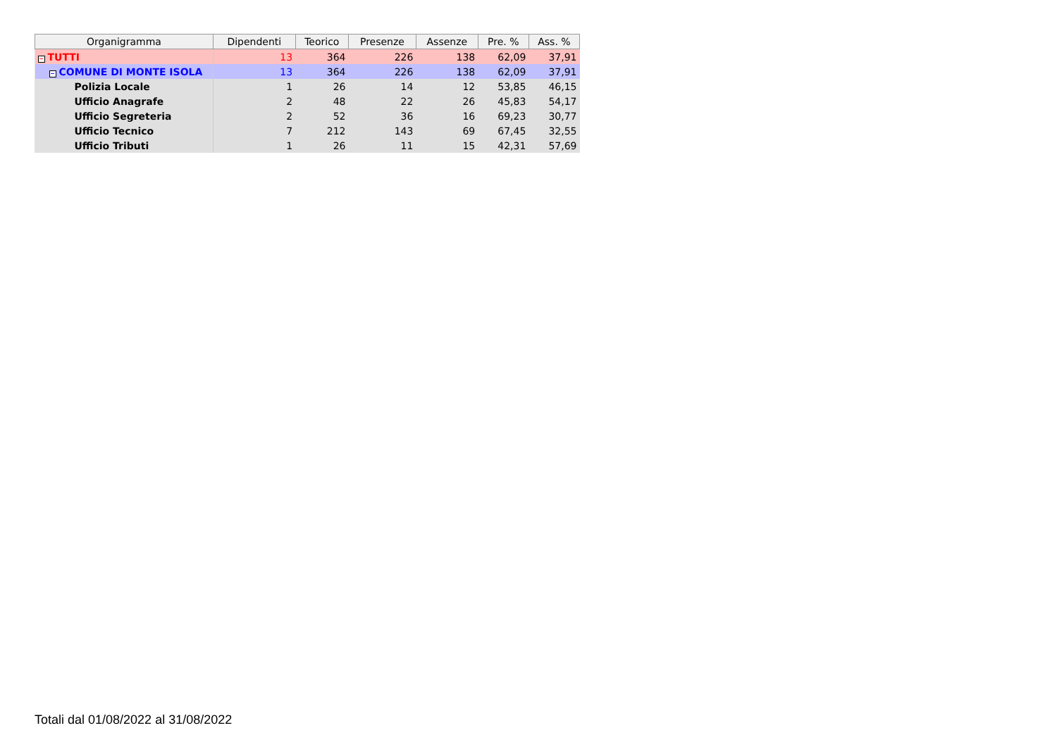| Organigramma | Dipendenti | Teorico | Presenze | Assenze | Pre. % | Ass. % |
| --- | --- | --- | --- | --- | --- | --- |
| − TUTTI | 13 | 364 | 226 | 138 | 62,09 | 37,91 |
| − COMUNE DI MONTE ISOLA | 13 | 364 | 226 | 138 | 62,09 | 37,91 |
| Polizia Locale | 1 | 26 | 14 | 12 | 53,85 | 46,15 |
| Ufficio Anagrafe | 2 | 48 | 22 | 26 | 45,83 | 54,17 |
| Ufficio Segreteria | 2 | 52 | 36 | 16 | 69,23 | 30,77 |
| Ufficio Tecnico | 7 | 212 | 143 | 69 | 67,45 | 32,55 |
| Ufficio Tributi | 1 | 26 | 11 | 15 | 42,31 | 57,69 |
Totali dal 01/08/2022 al 31/08/2022